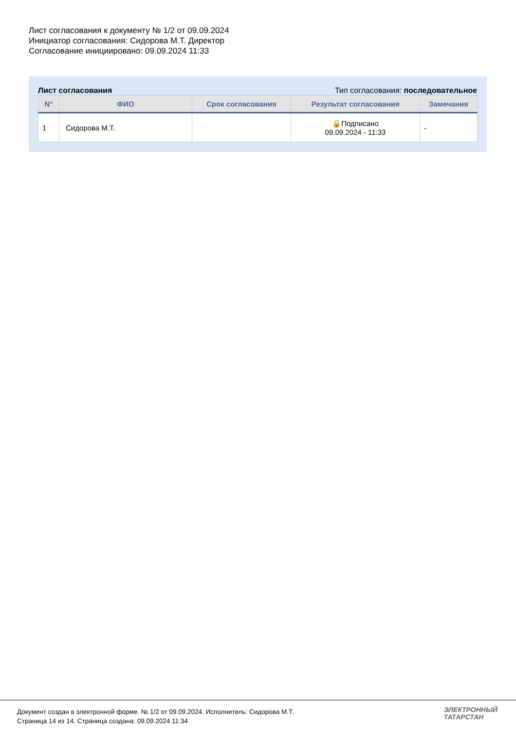Лист согласования к документу № 1/2 от 09.09.2024
Инициатор согласования: Сидорова М.Т. Директор
Согласование инициировано: 09.09.2024 11:33
Лист согласования Тип согласования: последовательное
| N° | ФИО | Срок согласования | Результат согласования | Замечания |
| --- | --- | --- | --- | --- |
| 1 | Сидорова М.Т. | | 🔒Подписано 09.09.2024 - 11:33 | - |
Документ создан в электронной форме. № 1/2 от 09.09.2024. Исполнитель: Сидорова М.Т.
Страница 14 из 14. Страница создана: 09.09.2024 11:34
ЭЛЕКТРОННЫЙ
ТАТАРСТАН